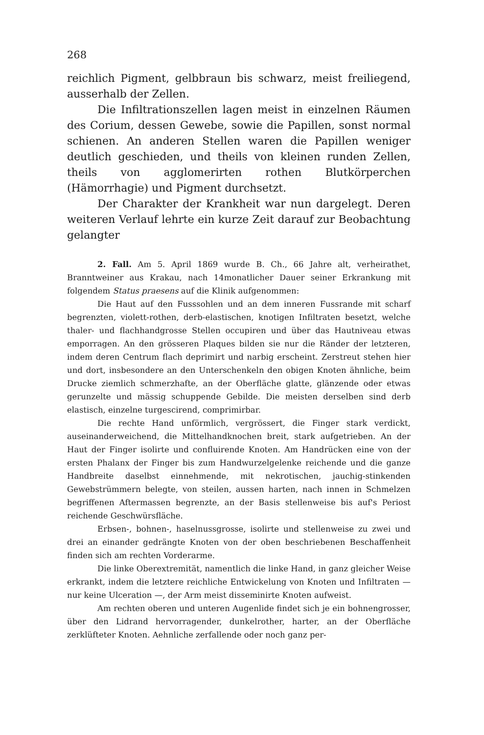268
reichlich Pigment, gelbbraun bis schwarz, meist freiliegend, ausserhalb der Zellen.
Die Infiltrationszellen lagen meist in einzelnen Räumen des Corium, dessen Gewebe, sowie die Papillen, sonst normal schienen. An anderen Stellen waren die Papillen weniger deutlich geschieden, und theils von kleinen runden Zellen, theils von agglomerirten rothen Blutkörperchen (Hämorrhagie) und Pigment durchsetzt.
Der Charakter der Krankheit war nun dargelegt. Deren weiteren Verlauf lehrte ein kurze Zeit darauf zur Beobachtung gelangter
2. Fall. Am 5. April 1869 wurde B. Ch., 66 Jahre alt, verheirathet, Branntweiner aus Krakau, nach 14monatlicher Dauer seiner Erkrankung mit folgendem Status praesens auf die Klinik aufgenommen:
Die Haut auf den Fusssohlen und an dem inneren Fussrande mit scharf begrenzten, violett-rothen, derb-elastischen, knotigen Infiltraten besetzt, welche thaler- und flachhandgrosse Stellen occupiren und über das Hautniveau etwas emporragen. An den grösseren Plaques bilden sie nur die Ränder der letzteren, indem deren Centrum flach deprimirt und narbig erscheint. Zerstreut stehen hier und dort, insbesondere an den Unterschenkeln den obigen Knoten ähnliche, beim Drucke ziemlich schmerzhafte, an der Oberfläche glatte, glänzende oder etwas gerunzelte und mässig schuppende Gebilde. Die meisten derselben sind derb elastisch, einzelne turgescirend, comprimirbar.
Die rechte Hand unförmlich, vergrössert, die Finger stark verdickt, auseinanderweichend, die Mittelhandknochen breit, stark aufgetrieben. An der Haut der Finger isolirte und confluirende Knoten. Am Handrücken eine von der ersten Phalanx der Finger bis zum Handwurzelgelenke reichende und die ganze Handbreite daselbst einnehmende, mit nekrotischen, jauchig-stinkenden Gewebstrümmern belegte, von steilen, aussen harten, nach innen in Schmelzen begriffenen Aftermassen begrenzte, an der Basis stellenweise bis auf's Periost reichende Geschwürsfläche.
Erbsen-, bohnen-, haselnussgrosse, isolirte und stellenweise zu zwei und drei an einander gedrängte Knoten von der oben beschriebenen Beschaffenheit finden sich am rechten Vorderarme.
Die linke Oberextremität, namentlich die linke Hand, in ganz gleicher Weise erkrankt, indem die letztere reichliche Entwickelung von Knoten und Infiltraten — nur keine Ulceration —, der Arm meist disseminirte Knoten aufweist.
Am rechten oberen und unteren Augenlide findet sich je ein bohnengrosser, über den Lidrand hervorragender, dunkelrother, harter, an der Oberfläche zerklüfteter Knoten. Aehnliche zerfallende oder noch ganz per-